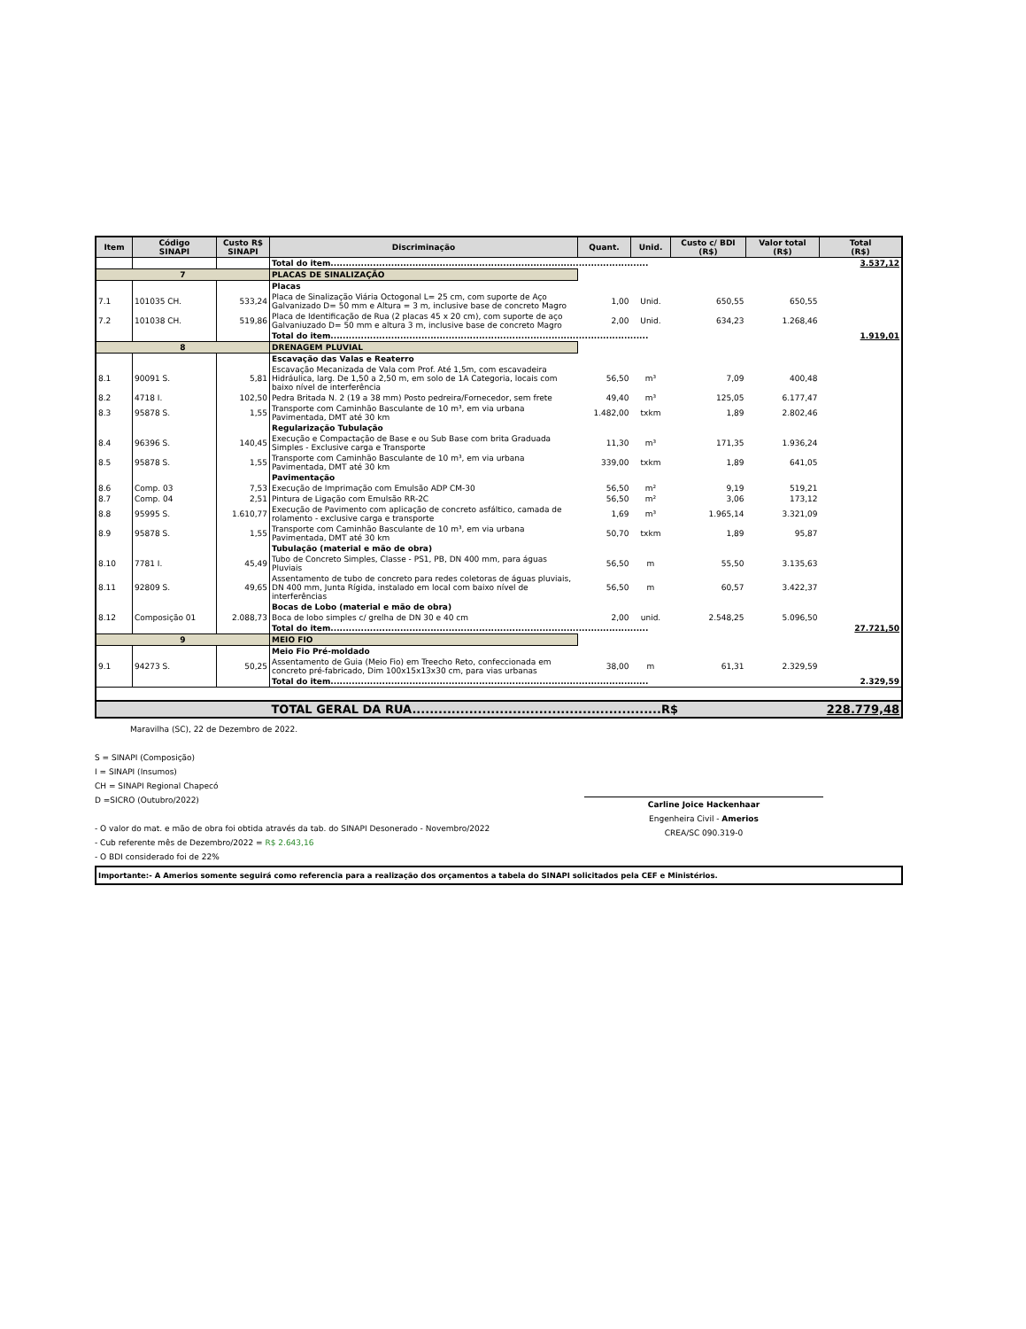| Item | Código SINAPI | Custo R$ SINAPI | Discriminação | Quant. | Unid. | Custo c/ BDI (R$) | Valor total (R$) | Total (R$) |
| --- | --- | --- | --- | --- | --- | --- | --- | --- |
| | | | Total do item......................................................................................................... | | | | | 3.537,12 |
| 7 | | | PLACAS DE SINALIZAÇÃO | | | | | |
| | | | Placas | | | | | |
| 7.1 | 101035 CH. | 533,24 | Placa de Sinalização Viária Octogonal L= 25 cm, com suporte de Aço Galvanizado D= 50 mm e Altura = 3 m, inclusive base de concreto Magro | 1,00 | Unid. | 650,55 | 650,55 | |
| 7.2 | 101038 CH. | 519,86 | Placa de Identificação de Rua (2 placas 45 x 20 cm), com suporte de aço Galvaniuzado D= 50 mm e altura 3 m, inclusive base de concreto Magro | 2,00 | Unid. | 634,23 | 1.268,46 | |
| | | | Total do item......................................................................................................... | | | | | 1.919,01 |
| 8 | | | DRENAGEM PLUVIAL | | | | | |
| | | | Escavação das Valas e Reaterro | | | | | |
| 8.1 | 90091 S. | 5,81 | Escavação Mecanizada de Vala com Prof. Até 1,5m, com escavadeira Hidráulica, larg. De 1,50 a 2,50 m, em solo de 1A Categoria, locais com baixo nível de interferência | 56,50 | m³ | 7,09 | 400,48 | |
| 8.2 | 4718 I. | 102,50 | Pedra Britada N. 2 (19 a 38 mm) Posto pedreira/Fornecedor, sem frete | 49,40 | m³ | 125,05 | 6.177,47 | |
| 8.3 | 95878 S. | 1,55 | Transporte com Caminhão Basculante de 10 m³, em via urbana Pavimentada, DMT até 30 km | 1.482,00 | txkm | 1,89 | 2.802,46 | |
| | | | Regularização Tubulação | | | | | |
| 8.4 | 96396 S. | 140,45 | Execução e Compactação de Base e ou Sub Base com brita Graduada Simples - Exclusive carga e Transporte | 11,30 | m³ | 171,35 | 1.936,24 | |
| 8.5 | 95878 S. | 1,55 | Transporte com Caminhão Basculante de 10 m³, em via urbana Pavimentada, DMT até 30 km | 339,00 | txkm | 1,89 | 641,05 | |
| | | | Pavimentação | | | | | |
| 8.6 | Comp. 03 | 7,53 | Execução de Imprimação com Emulsão ADP CM-30 | 56,50 | m² | 9,19 | 519,21 | |
| 8.7 | Comp. 04 | 2,51 | Pintura de Ligação com Emulsão RR-2C | 56,50 | m² | 3,06 | 173,12 | |
| 8.8 | 95995 S. | 1.610,77 | Execução de Pavimento com aplicação de concreto asfáltico, camada de rolamento - exclusive carga e transporte | 1,69 | m³ | 1.965,14 | 3.321,09 | |
| 8.9 | 95878 S. | 1,55 | Transporte com Caminhão Basculante de 10 m³, em via urbana Pavimentada, DMT até 30 km | 50,70 | txkm | 1,89 | 95,87 | |
| | | | Tubulação (material e mão de obra) | | | | | |
| 8.10 | 7781 I. | 45,49 | Tubo de Concreto Simples, Classe - PS1, PB, DN 400 mm, para águas Pluviais | 56,50 | m | 55,50 | 3.135,63 | |
| 8.11 | 92809 S. | 49,65 | Assentamento de tubo de concreto para redes coletoras de águas pluviais, DN 400 mm, Junta Rígida, instalado em local com baixo nível de interferências | 56,50 | m | 60,57 | 3.422,37 | |
| | | | Bocas de Lobo (material e mão de obra) | | | | | |
| 8.12 | Composição 01 | 2.088,73 | Boca de lobo simples c/ grelha de DN 30 e 40 cm | 2,00 | unid. | 2.548,25 | 5.096,50 | |
| | | | Total do item......................................................................................................... | | | | | 27.721,50 |
| 9 | | | MEIO FIO | | | | | |
| | | | Meio Fio Pré-moldado | | | | | |
| 9.1 | 94273 S. | 50,25 | Assentamento de Guia (Meio Fio) em Treecho Reto, confeccionada em concreto pré-fabricado, Dim 100x15x13x30 cm, para vias urbanas | 38,00 | m | 61,31 | 2.329,59 | |
| | | | Total do item......................................................................................................... | | | | | 2.329,59 |
| | | | TOTAL GERAL DA RUA.........................................................R$ | | | | | 228.779,48 |
Maravilha (SC), 22 de Dezembro de 2022.
S = SINAPI (Composição)
I = SINAPI (Insumos)
CH = SINAPI Regional Chapecó
D =SICRO (Outubro/2022)
- O valor do mat. e mão de obra foi obtida através da tab. do SINAPI Desonerado - Novembro/2022
- Cub referente mês de Dezembro/2022 = R$ 2.643,16
- O BDI considerado foi de 22%
Carline Joice Hackenhaar
Engenheira Civil - Amerios
CREA/SC 090.319-0
Importante:- A Amerios somente seguirá como referencia para a realização dos orçamentos a tabela do SINAPI solicitados pela CEF e Ministérios.